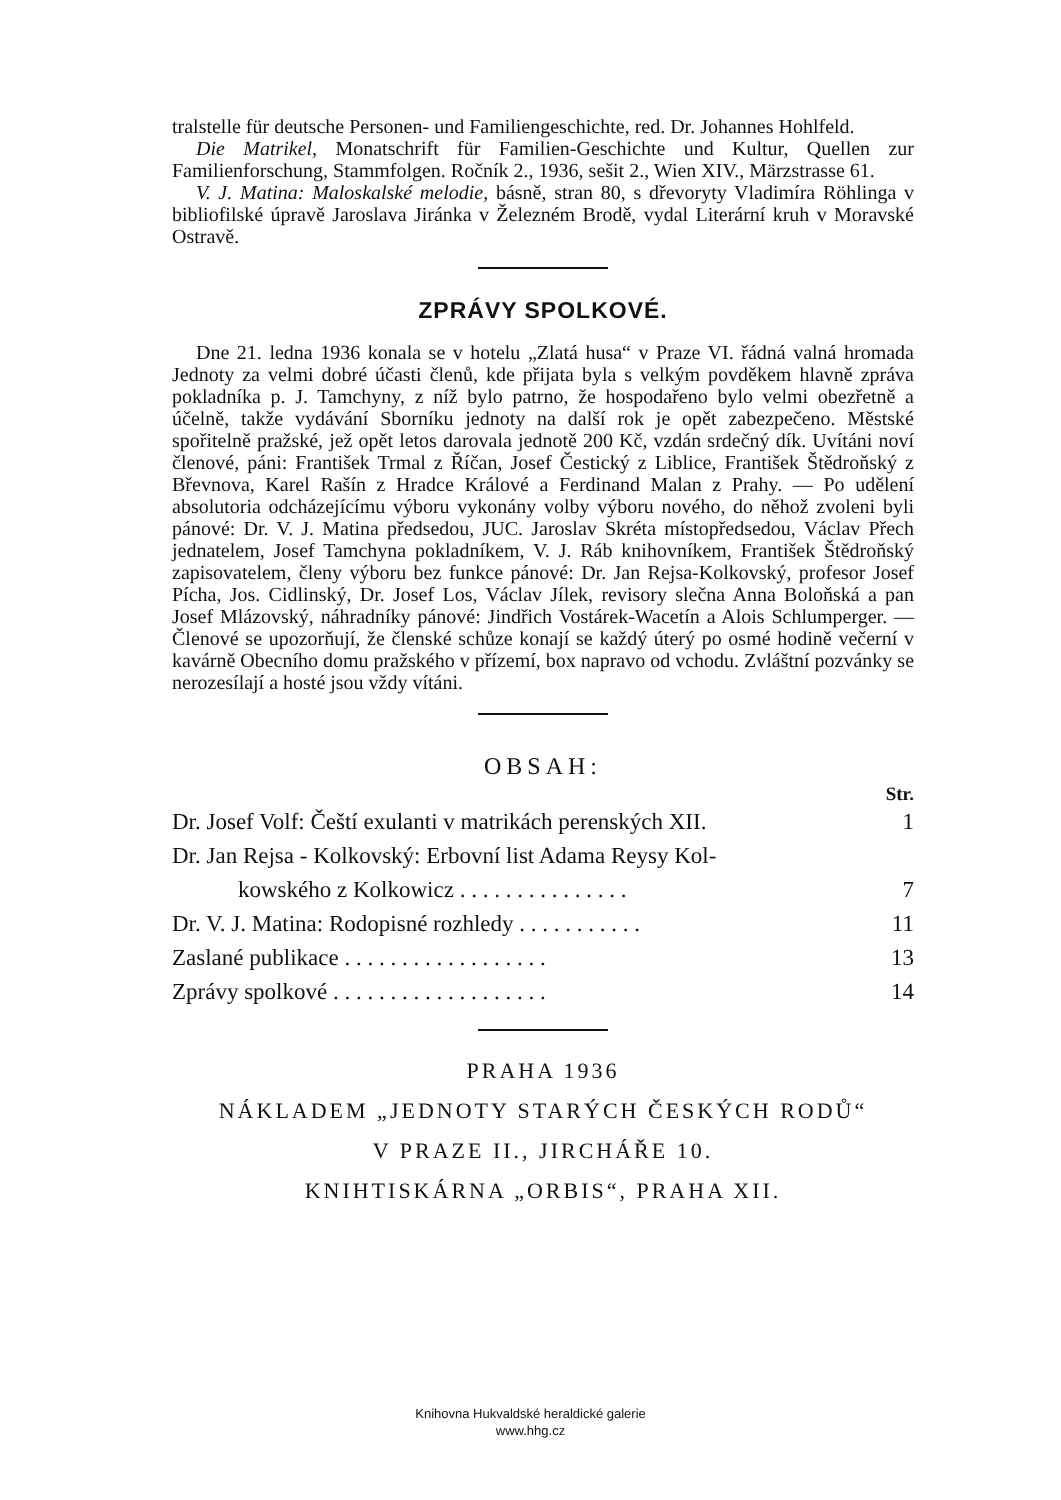tralstelle für deutsche Personen- und Familiengeschichte, red. Dr. Johannes Hohlfeld.
Die Matrikel, Monatschrift für Familien-Geschichte und Kultur, Quellen zur Familienforschung, Stammfolgen. Ročník 2., 1936, sešit 2., Wien XIV., Märzstrasse 61.
V. J. Matina: Maloskalské melodie, básně, stran 80, s dřevoryty Vladimíra Röhlinga v bibliofilské úpravě Jaroslava Jiránka v Železném Brodě, vydal Literární kruh v Moravské Ostravě.
ZPRÁVY SPOLKOVÉ.
Dne 21. ledna 1936 konala se v hotelu „Zlatá husa“ v Praze VI. řádná valná hromada Jednoty za velmi dobré účasti členů, kde přijata byla s velkým povděkem hlavně zpráva pokladníka p. J. Tamchyny, z níž bylo patrno, že hospodařeno bylo velmi obezřetně a účelně, takže vydávání Sborníku jednoty na další rok je opět zabezpečeno. Městské spořitelně pražské, jež opět letos darovala jednotě 200 Kč, vzdán srdečný dík. Uvítáni noví členové, páni: František Trmal z Říčan, Josef Čestický z Liblice, František Štědroňský z Břevnova, Karel Rašín z Hradce Králové a Ferdinand Malan z Prahy. — Po udělení absolutoria odcházejícímu výboru vykonány volby výboru nového, do něhož zvoleni byli pánové: Dr. V. J. Matina předsedou, JUC. Jaroslav Skréta místopředsedou, Václav Přech jednatelem, Josef Tamchyna pokladníkem, V. J. Ráb knihovníkem, František Štědroňský zapisovatelem, členy výboru bez funkce pánové: Dr. Jan Rejsa-Kolkovský, profesor Josef Pícha, Jos. Cidlinský, Dr. Josef Los, Václav Jílek, revisory slečna Anna Boloňská a pan Josef Mlázovský, náhradníky pánové: Jindřich Vostárek-Wacetín a Alois Schlumperger. — Členové se upozorňují, že členské schůze konají se každý úterý po osmé hodině večerní v kavárně Obecního domu pražského v přízemí, box napravo od vchodu. Zvláštní pozvánky se nerozesílají a hosté jsou vždy vítáni.
OBSAH:
Str.
Dr. Josef Volf: Čeští exulanti v matrikách perenských XII. 1
Dr. Jan Rejsa - Kolkovský: Erbovní list Adama Reysy Kol-
kowského z Kolkowicz . . . . . . . . . . . . . . . 7
Dr. V. J. Matina: Rodopisné rozhledy . . . . . . . . . . . 11
Zaslané publikace . . . . . . . . . . . . . . . . . . 13
Zprávy spolkové . . . . . . . . . . . . . . . . . . . 14
PRAHA 1936
NÁKLADEM „JEDNOTY STARÝCH ČESKÝCH RODŮ“
V PRAZE II., JIRCHÁŘE 10.
KNIHTISKÁRNA „ORBIS“, PRAHA XII.
Knihovna Hukvaldské heraldické galerie
www.hhg.cz